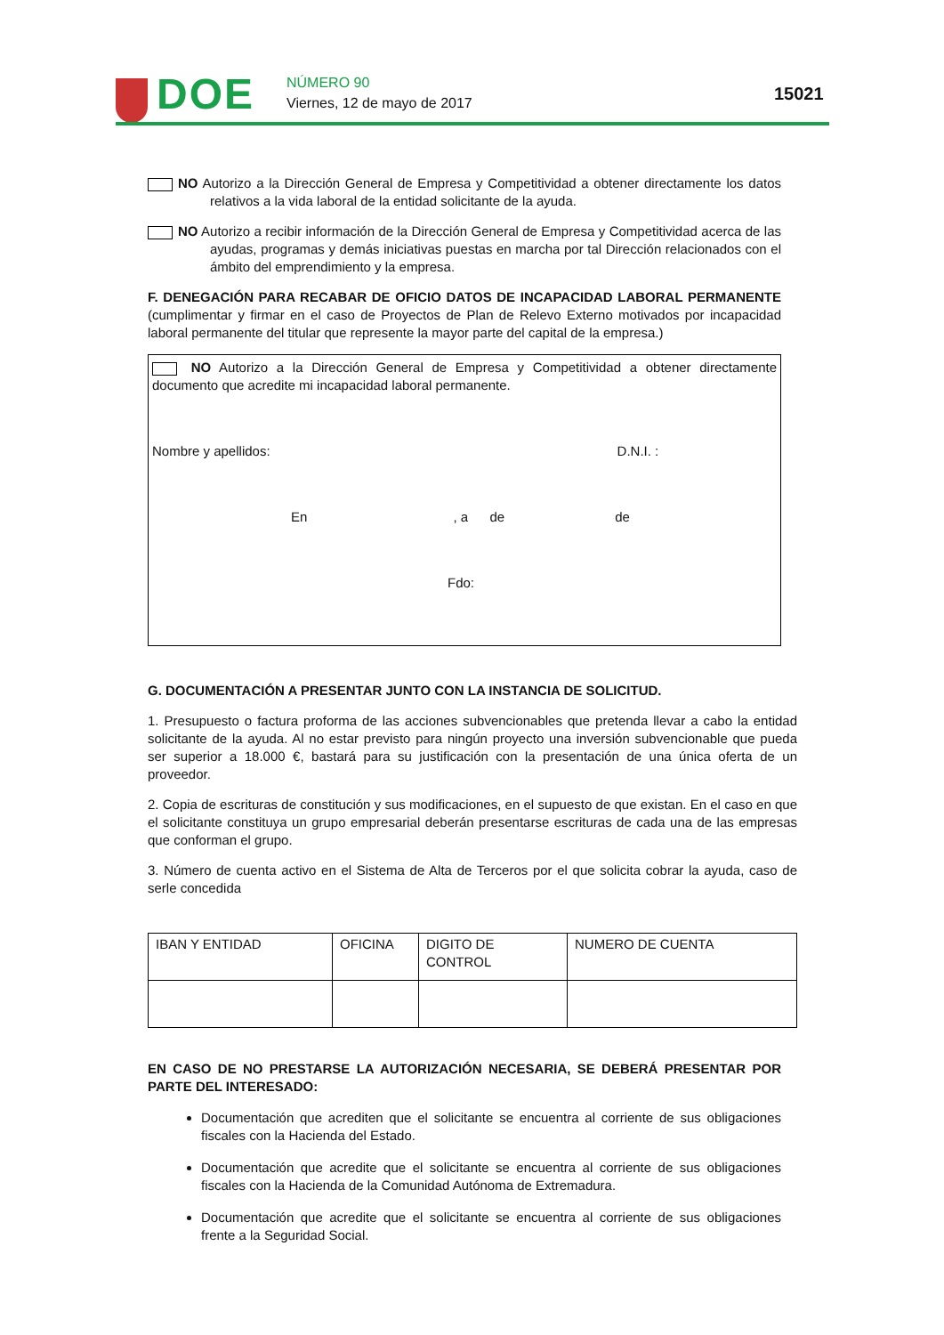DOE NÚMERO 90
Viernes, 12 de mayo de 2017 15021
NO Autorizo a la Dirección General de Empresa y Competitividad a obtener directamente los datos relativos a la vida laboral de la entidad solicitante de la ayuda.
NO Autorizo a recibir información de la Dirección General de Empresa y Competitividad acerca de las ayudas, programas y demás iniciativas puestas en marcha por tal Dirección relacionados con el ámbito del emprendimiento y la empresa.
F. DENEGACIÓN PARA RECABAR DE OFICIO DATOS DE INCAPACIDAD LABORAL PERMANENTE (cumplimentar y firmar en el caso de Proyectos de Plan de Relevo Externo motivados por incapacidad laboral permanente del titular que represente la mayor parte del capital de la empresa.)
NO Autorizo a la Dirección General de Empresa y Competitividad a obtener directamente documento que acredite mi incapacidad laboral permanente.
Nombre y apellidos: D.N.I. :
En , a de de
Fdo:
G. DOCUMENTACIÓN A PRESENTAR JUNTO CON LA INSTANCIA DE SOLICITUD.
1. Presupuesto o factura proforma de las acciones subvencionables que pretenda llevar a cabo la entidad solicitante de la ayuda. Al no estar previsto para ningún proyecto una inversión subvencionable que pueda ser superior a 18.000 €, bastará para su justificación con la presentación de una única oferta de un proveedor.
2. Copia de escrituras de constitución y sus modificaciones, en el supuesto de que existan. En el caso en que el solicitante constituya un grupo empresarial deberán presentarse escrituras de cada una de las empresas que conforman el grupo.
3. Número de cuenta activo en el Sistema de Alta de Terceros por el que solicita cobrar la ayuda, caso de serle concedida
| IBAN Y ENTIDAD | OFICINA | DIGITO DE CONTROL | NUMERO DE CUENTA |
EN CASO DE NO PRESTARSE LA AUTORIZACIÓN NECESARIA, SE DEBERÁ PRESENTAR POR PARTE DEL INTERESADO:
Documentación que acrediten que el solicitante se encuentra al corriente de sus obligaciones fiscales con la Hacienda del Estado.
Documentación que acredite que el solicitante se encuentra al corriente de sus obligaciones fiscales con la Hacienda de la Comunidad Autónoma de Extremadura.
Documentación que acredite que el solicitante se encuentra al corriente de sus obligaciones frente a la Seguridad Social.